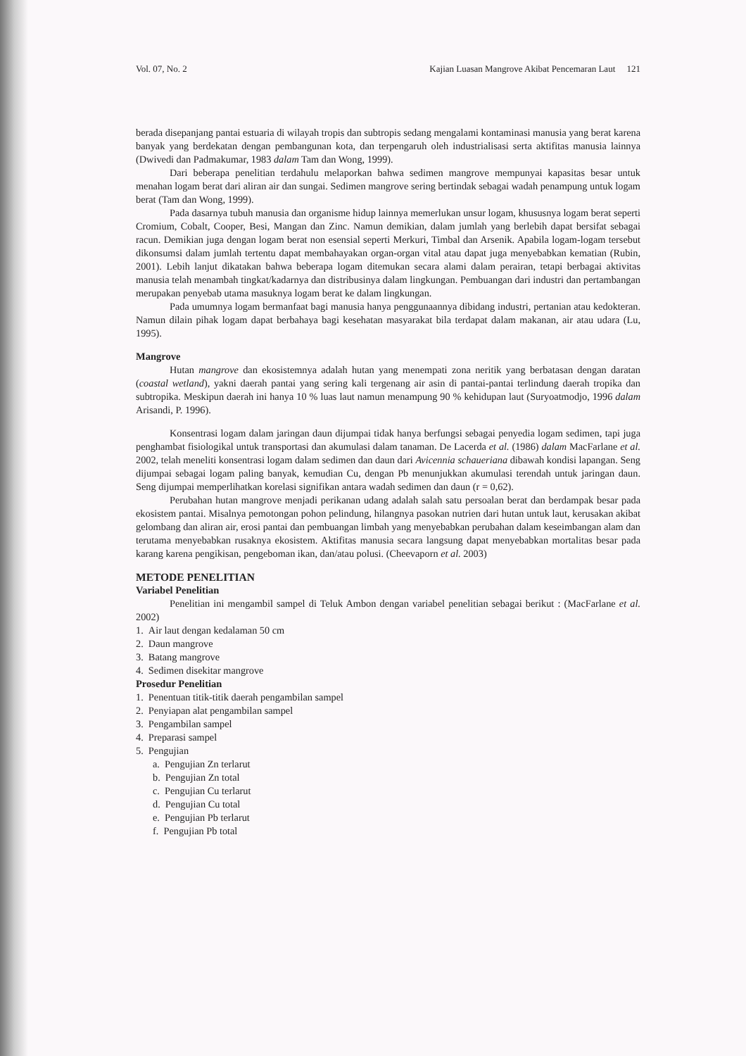Vol. 07, No. 2 Kajian Luasan Mangrove Akibat Pencemaran Laut 121
berada disepanjang pantai estuaria di wilayah tropis dan subtropis sedang mengalami kontaminasi manusia yang berat karena banyak yang berdekatan dengan pembangunan kota, dan terpengaruh oleh industrialisasi serta aktifitas manusia lainnya (Dwivedi dan Padmakumar, 1983 dalam Tam dan Wong, 1999).
Dari beberapa penelitian terdahulu melaporkan bahwa sedimen mangrove mempunyai kapasitas besar untuk menahan logam berat dari aliran air dan sungai. Sedimen mangrove sering bertindak sebagai wadah penampung untuk logam berat (Tam dan Wong, 1999).
Pada dasarnya tubuh manusia dan organisme hidup lainnya memerlukan unsur logam, khususnya logam berat seperti Cromium, Cobalt, Cooper, Besi, Mangan dan Zinc. Namun demikian, dalam jumlah yang berlebih dapat bersifat sebagai racun. Demikian juga dengan logam berat non esensial seperti Merkuri, Timbal dan Arsenik. Apabila logam-logam tersebut dikonsumsi dalam jumlah tertentu dapat membahayakan organ-organ vital atau dapat juga menyebabkan kematian (Rubin, 2001). Lebih lanjut dikatakan bahwa beberapa logam ditemukan secara alami dalam perairan, tetapi berbagai aktivitas manusia telah menambah tingkat/kadarnya dan distribusinya dalam lingkungan. Pembuangan dari industri dan pertambangan merupakan penyebab utama masuknya logam berat ke dalam lingkungan.
Pada umumnya logam bermanfaat bagi manusia hanya penggunaannya dibidang industri, pertanian atau kedokteran. Namun dilain pihak logam dapat berbahaya bagi kesehatan masyarakat bila terdapat dalam makanan, air atau udara (Lu, 1995).
Mangrove
Hutan mangrove dan ekosistemnya adalah hutan yang menempati zona neritik yang berbatasan dengan daratan (coastal wetland), yakni daerah pantai yang sering kali tergenang air asin di pantai-pantai terlindung daerah tropika dan subtropika. Meskipun daerah ini hanya 10 % luas laut namun menampung 90 % kehidupan laut (Suryoatmodjo, 1996 dalam Arisandi, P. 1996).
Konsentrasi logam dalam jaringan daun dijumpai tidak hanya berfungsi sebagai penyedia logam sedimen, tapi juga penghambat fisiologikal untuk transportasi dan akumulasi dalam tanaman. De Lacerda et al. (1986) dalam MacFarlane et al. 2002, telah meneliti konsentrasi logam dalam sedimen dan daun dari Avicennia schaueriana dibawah kondisi lapangan. Seng dijumpai sebagai logam paling banyak, kemudian Cu, dengan Pb menunjukkan akumulasi terendah untuk jaringan daun. Seng dijumpai memperlihatkan korelasi signifikan antara wadah sedimen dan daun (r = 0,62).
Perubahan hutan mangrove menjadi perikanan udang adalah salah satu persoalan berat dan berdampak besar pada ekosistem pantai. Misalnya pemotongan pohon pelindung, hilangnya pasokan nutrien dari hutan untuk laut, kerusakan akibat gelombang dan aliran air, erosi pantai dan pembuangan limbah yang menyebabkan perubahan dalam keseimbangan alam dan terutama menyebabkan rusaknya ekosistem. Aktifitas manusia secara langsung dapat menyebabkan mortalitas besar pada karang karena pengikisan, pengeboman ikan, dan/atau polusi. (Cheevaporn et al. 2003)
METODE PENELITIAN
Variabel Penelitian
Penelitian ini mengambil sampel di Teluk Ambon dengan variabel penelitian sebagai berikut : (MacFarlane et al. 2002)
1. Air laut dengan kedalaman 50 cm
2. Daun mangrove
3. Batang mangrove
4. Sedimen disekitar mangrove
Prosedur Penelitian
1. Penentuan titik-titik daerah pengambilan sampel
2. Penyiapan alat pengambilan sampel
3. Pengambilan sampel
4. Preparasi sampel
5. Pengujian
a. Pengujian Zn terlarut
b. Pengujian Zn total
c. Pengujian Cu terlarut
d. Pengujian Cu total
e. Pengujian Pb terlarut
f. Pengujian Pb total